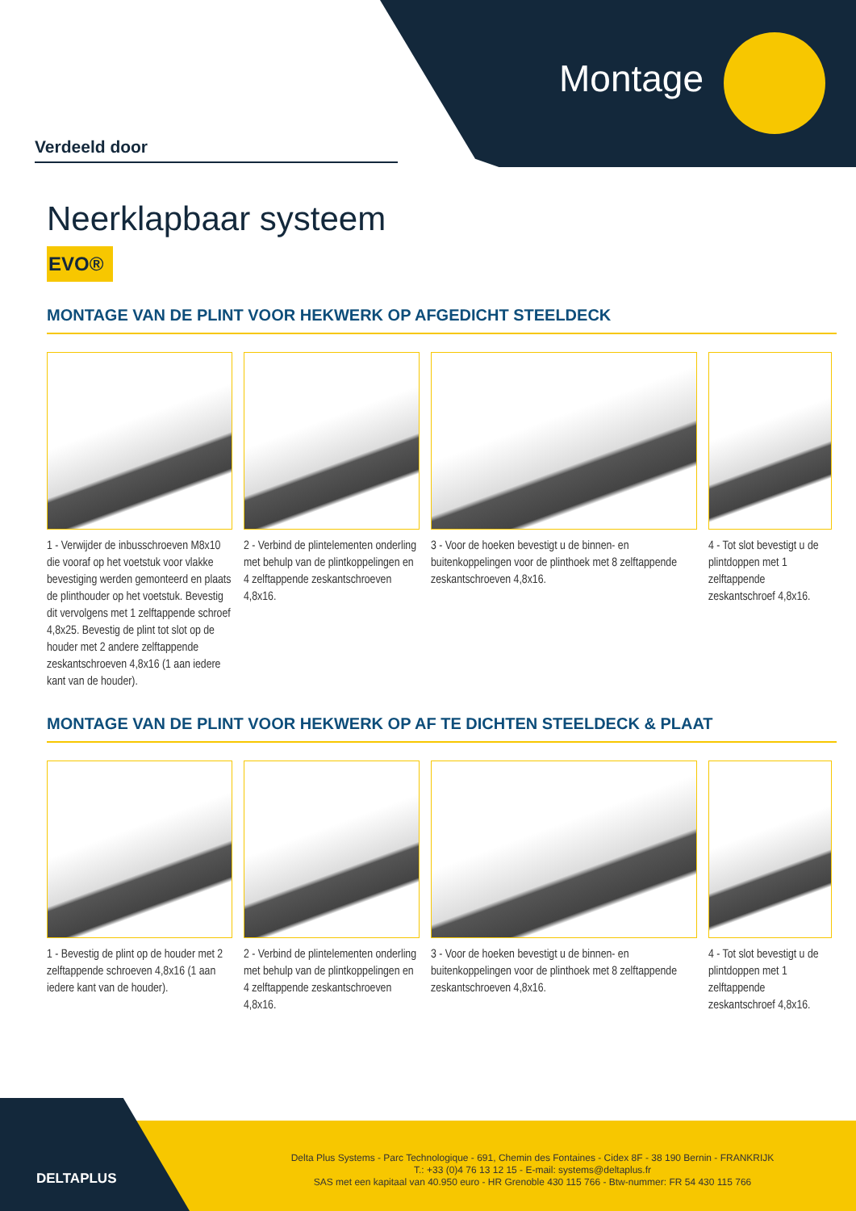Montage
Verdeeld door
Neerklapbaar systeem
EVO®
MONTAGE VAN DE PLINT VOOR HEKWERK OP AFGEDICHT STEELDECK
1 - Verwijder de inbusschroeven M8x10 die vooraf op het voetstuk voor vlakke bevestiging werden gemonteerd en plaats de plinthouder op het voetstuk. Bevestig dit vervolgens met 1 zelftappende schroef 4,8x25. Bevestig de plint tot slot op de houder met 2 andere zelftappende zeskantschroeven 4,8x16 (1 aan iedere kant van de houder).
2 - Verbind de plintelementen onderling met behulp van de plintkoppelingen en 4 zelftappende zeskantschroeven 4,8x16.
3 - Voor de hoeken bevestigt u de binnen- en buitenkoppelingen voor de plinthoek met 8 zelftappende zeskantschroeven 4,8x16.
4 - Tot slot bevestigt u de plintdoppen met 1 zelftappende zeskantschroef 4,8x16.
MONTAGE VAN DE PLINT VOOR HEKWERK OP AF TE DICHTEN STEELDECK & PLAAT
1 - Bevestig de plint op de houder met 2 zelftappende schroeven 4,8x16 (1 aan iedere kant van de houder).
2 - Verbind de plintelementen onderling met behulp van de plintkoppelingen en 4 zelftappende zeskantschroeven 4,8x16.
3 - Voor de hoeken bevestigt u de binnen- en buitenkoppelingen voor de plinthoek met 8 zelftappende zeskantschroeven 4,8x16.
4 - Tot slot bevestigt u de plintdoppen met 1 zelftappende zeskantschroef 4,8x16.
DELTAPLUS
Delta Plus Systems - Parc Technologique - 691, Chemin des Fontaines - Cidex 8F - 38 190 Bernin - FRANKRIJK
T.: +33 (0)4 76 13 12 15 - E-mail: systems@deltaplus.fr
SAS met een kapitaal van 40.950 euro - HR Grenoble 430 115 766 - Btw-nummer: FR 54 430 115 766